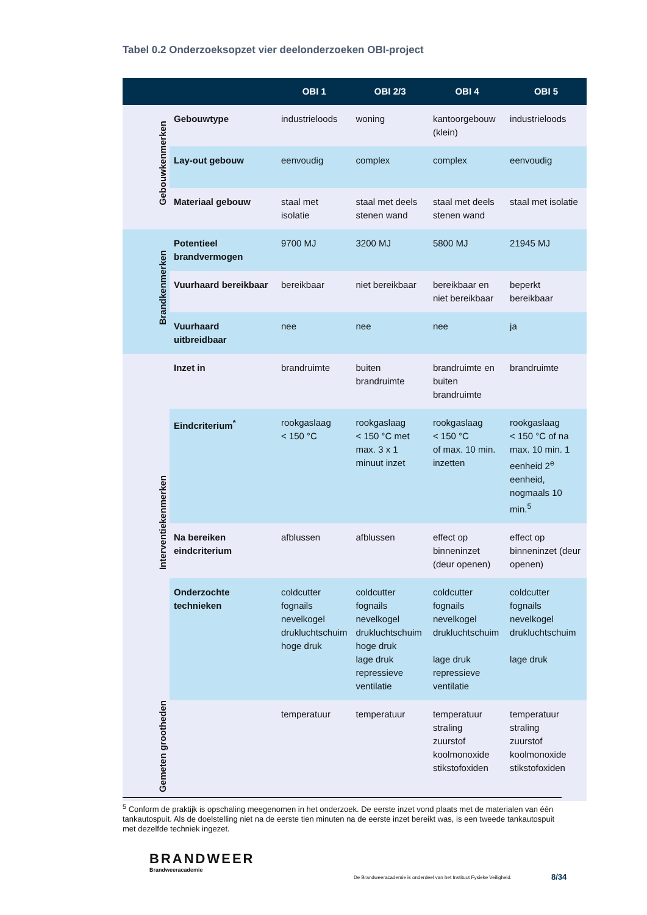Tabel 0.2 Onderzoeksopzet vier deelonderzoeken OBI-project
| | | OBI 1 | OBI 2/3 | OBI 4 | OBI 5 |
| --- | --- | --- | --- | --- | --- |
| Gebouwkenmerken | Gebouwtype | industrieloods | woning | kantoorgebouw (klein) | industrieloods |
| | Lay-out gebouw | eenvoudig | complex | complex | eenvoudig |
| | Materiaal gebouw | staal met isolatie | staal met deels stenen wand | staal met deels stenen wand | staal met isolatie |
| Brandkenmerken | Potentieel brandvermogen | 9700 MJ | 3200 MJ | 5800 MJ | 21945 MJ |
| | Vuurhaard bereikbaar | bereikbaar | niet bereikbaar | bereikbaar en niet bereikbaar | beperkt bereikbaar |
| | Vuurhaard uitbreidbaar | nee | nee | nee | ja |
| Interventiekenmerken | Inzet in | brandruimte | buiten brandruimte | brandruimte en buiten brandruimte | brandruimte |
| | Eindcriterium<sup>*</sup> | rookgaslaag < 150 °C | rookgaslaag < 150 °C met max. 3 x 1 minuut inzet | rookgaslaag < 150 °C of max. 10 min. inzetten | rookgaslaag < 150 °C of na max. 10 min. 1 eenheid 2<sup>e</sup> eenheid, nogmaals 10 min.<sup>5</sup> |
| | Na bereiken eindcriterium | afblussen | afblussen | effect op binneninzet (deur openen) | effect op binneninzet (deur openen) |
| | Onderzochte technieken | coldcutter fognails nevelkogel drukluchtschuim hoge druk | coldcutter fognails nevelkogel drukluchtschuim hoge druk lage druk repressieve ventilatie | coldcutter fognails nevelkogel drukluchtschuim lage druk repressieve ventilatie | coldcutter fognails nevelkogel drukluchtschuim lage druk |
| Gemeten grootheden | | temperatuur | temperatuur | temperatuur straling zuurstof koolmonoxide stikstofoxiden | temperatuur straling zuurstof koolmonoxide stikstofoxiden |
<sup>5</sup> Conform de praktijk is opschaling meegenomen in het onderzoek. De eerste inzet vond plaats met de materialen van één tankautospuit. Als de doelstelling niet na de eerste tien minuten na de eerste inzet bereikt was, is een tweede tankautospuit met dezelfde techniek ingezet.
BRANDWEER
Brandweeracademie
De Brandweeracademie is onderdeel van het Instituut Fysieke Veiligheid.
8/34